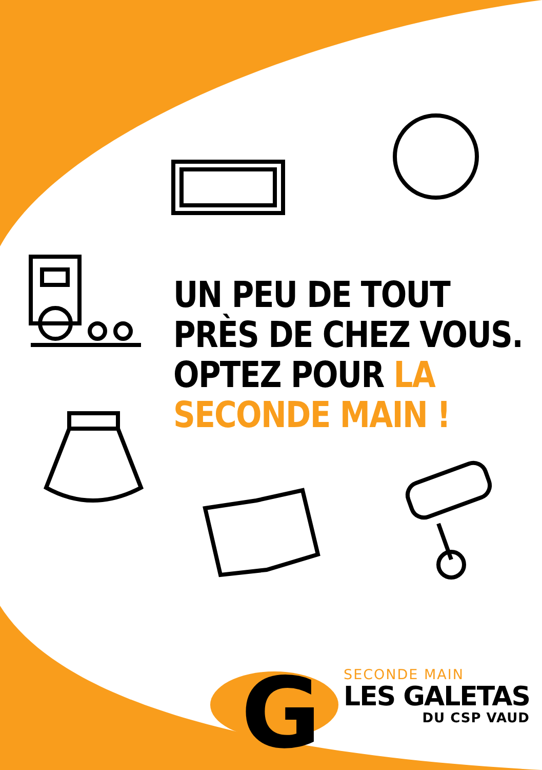G
UN PEU DE TOUT
PRÈS DE CHEZ VOUS.
OPTEZ POUR LA
SECONDE MAIN !
SECONDE MAIN
LES GALETAS
DU CSP VAUD